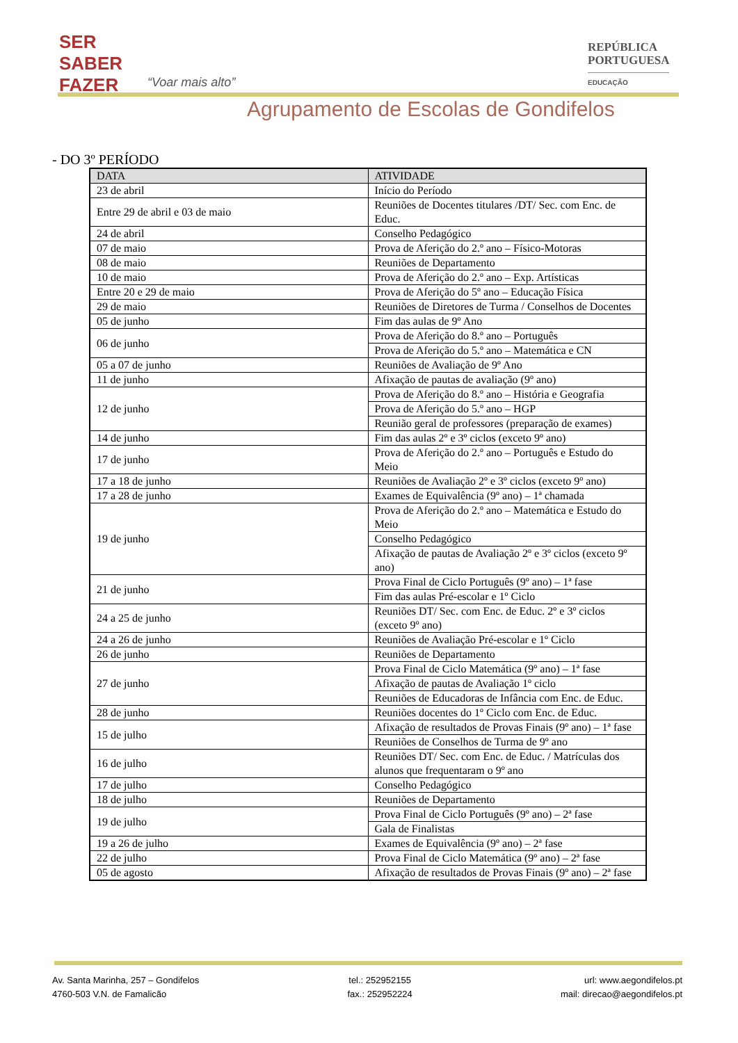SER
SABER
FAZER
“Voar mais alto”
REPÚBLICA
PORTUGUESA
EDUCAÇÃO
Agrupamento de Escolas de Gondifelos
- DO 3º PERÍODO
| DATA | ATIVIDADE |
| --- | --- |
| 23 de abril | Início do Período |
| Entre 29 de abril e 03 de maio | Reuniões de Docentes titulares /DT/ Sec. com Enc. de Educ. |
| 24 de abril | Conselho Pedagógico |
| 07 de maio | Prova de Aferição do 2.º ano – Físico-Motoras |
| 08 de maio | Reuniões de Departamento |
| 10 de maio | Prova de Aferição do 2.º ano – Exp. Artísticas |
| Entre 20 e 29 de maio | Prova de Aferição do 5º ano – Educação Física |
| 29 de maio | Reuniões de Diretores de Turma / Conselhos de Docentes |
| 05 de junho | Fim das aulas de 9º Ano |
| 06 de junho | Prova de Aferição do 8.º ano – Português |
| | Prova de Aferição do 5.º ano – Matemática e CN |
| 05 a 07 de junho | Reuniões de Avaliação de 9º Ano |
| 11 de junho | Afixação de pautas de avaliação (9º ano) |
| 12 de junho | Prova de Aferição do 8.º ano – História e Geografia |
| | Prova de Aferição do 5.º ano – HGP |
| | Reunião geral de professores (preparação de exames) |
| 14 de junho | Fim das aulas 2º e 3º ciclos (exceto 9º ano) |
| 17 de junho | Prova de Aferição do 2.º ano – Português e Estudo do Meio |
| 17 a 18 de junho | Reuniões de Avaliação 2º e 3º ciclos (exceto 9º ano) |
| 17 a 28 de junho | Exames de Equivalência (9º ano) – 1ª chamada |
| 19 de junho | Prova de Aferição do 2.º ano – Matemática e Estudo do Meio |
| | Conselho Pedagógico |
| | Afixação de pautas de Avaliação 2º e 3º ciclos (exceto 9º ano) |
| 21 de junho | Prova Final de Ciclo Português (9º ano) – 1ª fase |
| | Fim das aulas Pré-escolar e 1º Ciclo |
| 24 a 25 de junho | Reuniões DT/ Sec. com Enc. de Educ. 2º e 3º ciclos (exceto 9º ano) |
| 24 a 26 de junho | Reuniões de Avaliação Pré-escolar e 1º Ciclo |
| 26 de junho | Reuniões de Departamento |
| 27 de junho | Prova Final de Ciclo Matemática (9º ano) – 1ª fase |
| | Afixação de pautas de Avaliação 1º ciclo |
| | Reuniões de Educadoras de Infância com Enc. de Educ. |
| 28 de junho | Reuniões docentes do 1º Ciclo com Enc. de Educ. |
| 15 de julho | Afixação de resultados de Provas Finais (9º ano) – 1ª fase |
| | Reuniões de Conselhos de Turma de 9º ano |
| 16 de julho | Reuniões DT/ Sec. com Enc. de Educ. / Matrículas dos alunos que frequentaram o 9º ano |
| 17 de julho | Conselho Pedagógico |
| 18 de julho | Reuniões de Departamento |
| 19 de julho | Prova Final de Ciclo Português (9º ano) – 2ª fase |
| | Gala de Finalistas |
| 19 a 26 de julho | Exames de Equivalência (9º ano) – 2ª fase |
| 22 de julho | Prova Final de Ciclo Matemática (9º ano) – 2ª fase |
| 05 de agosto | Afixação de resultados de Provas Finais (9º ano) – 2ª fase |
Av. Santa Marinha, 257 – Gondifelos
4760-503 V.N. de Famalicão
tel.: 252952155
fax.: 252952224
url: www.aegondifelos.pt
mail: direcao@aegondifelos.pt